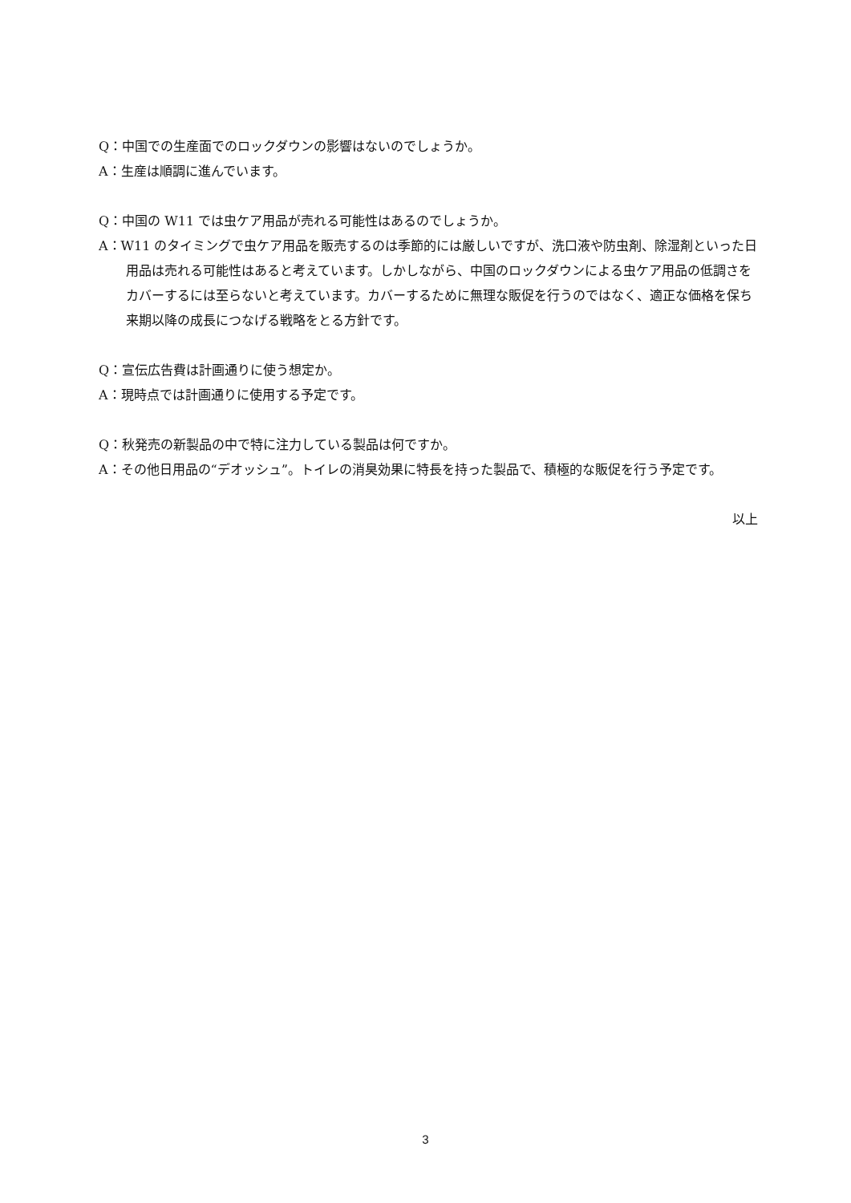Q：中国での生産面でのロックダウンの影響はないのでしょうか。
A：生産は順調に進んでいます。
Q：中国の W11 では虫ケア用品が売れる可能性はあるのでしょうか。
A：W11 のタイミングで虫ケア用品を販売するのは季節的には厳しいですが、洗口液や防虫剤、除湿剤といった日用品は売れる可能性はあると考えています。しかしながら、中国のロックダウンによる虫ケア用品の低調さをカバーするには至らないと考えています。カバーするために無理な販促を行うのではなく、適正な価格を保ち来期以降の成長につなげる戦略をとる方針です。
Q：宣伝広告費は計画通りに使う想定か。
A：現時点では計画通りに使用する予定です。
Q：秋発売の新製品の中で特に注力している製品は何ですか。
A：その他日用品の“デオッシュ”。トイレの消臭効果に特長を持った製品で、積極的な販促を行う予定です。
以上
3